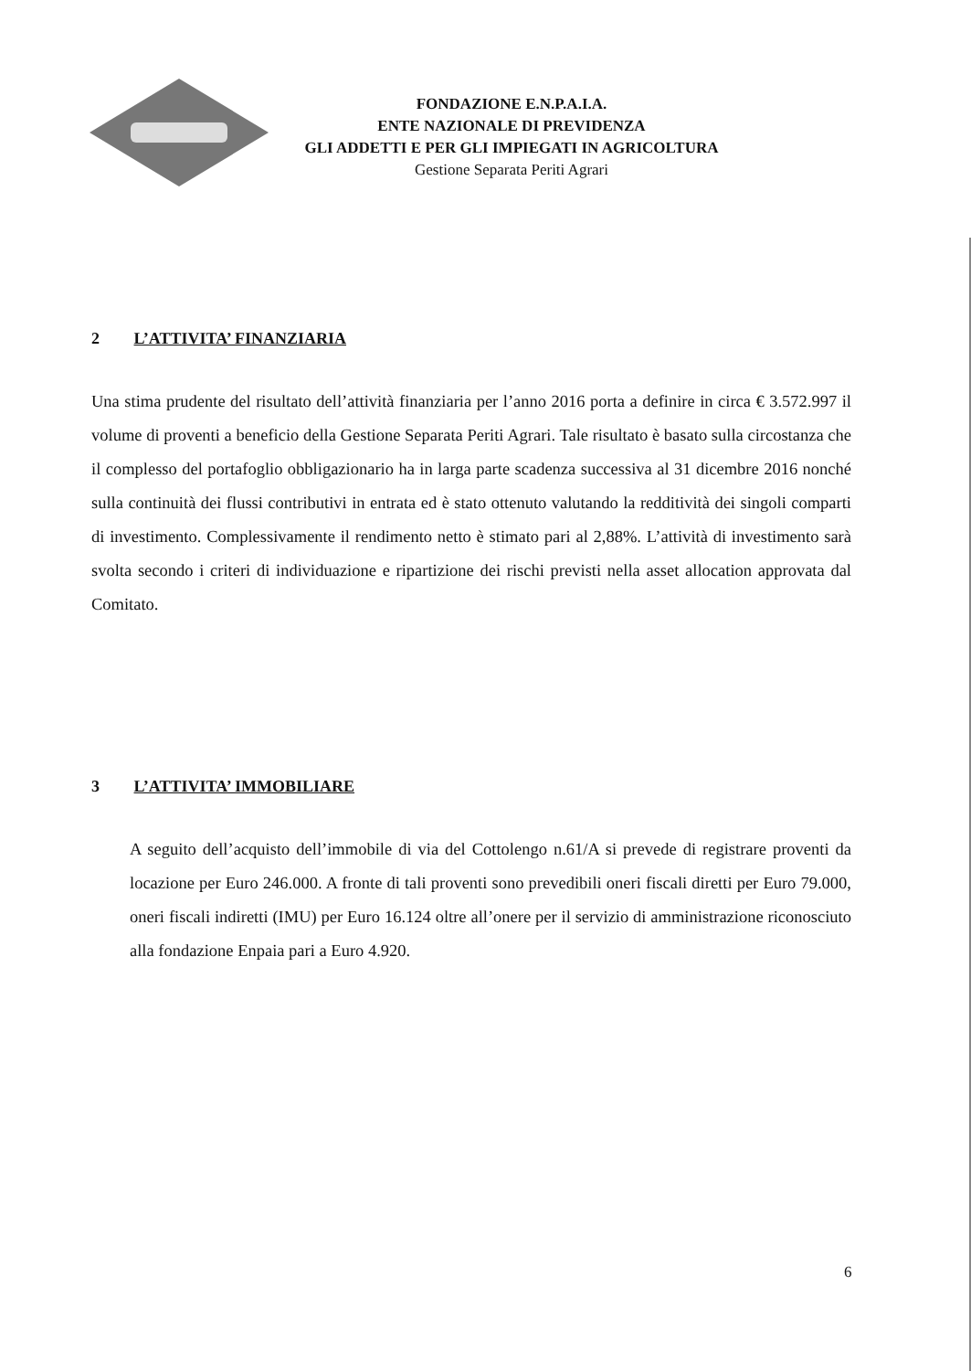FONDAZIONE E.N.P.A.I.A.
ENTE NAZIONALE DI PREVIDENZA
GLI ADDETTI E PER GLI IMPIEGATI IN AGRICOLTURA
Gestione Separata Periti Agrari
2 L’ATTIVITA’ FINANZIARIA
Una stima prudente del risultato dell’attività finanziaria per l’anno 2016 porta a definire in circa € 3.572.997 il volume di proventi a beneficio della Gestione Separata Periti Agrari. Tale risultato è basato sulla circostanza che il complesso del portafoglio obbligazionario ha in larga parte scadenza successiva al 31 dicembre 2016 nonché sulla continuità dei flussi contributivi in entrata ed è stato ottenuto valutando la redditività dei singoli comparti di investimento. Complessivamente il rendimento netto è stimato pari al 2,88%. L’attività di investimento sarà svolta secondo i criteri di individuazione e ripartizione dei rischi previsti nella asset allocation approvata dal Comitato.
3 L’ATTIVITA’ IMMOBILIARE
A seguito dell’acquisto dell’immobile di via del Cottolengo n.61/A si prevede di registrare proventi da locazione per Euro 246.000. A fronte di tali proventi sono prevedibili oneri fiscali diretti per Euro 79.000, oneri fiscali indiretti (IMU) per Euro 16.124 oltre all’onere per il servizio di amministrazione riconosciuto alla fondazione Enpaia pari a Euro 4.920.
6